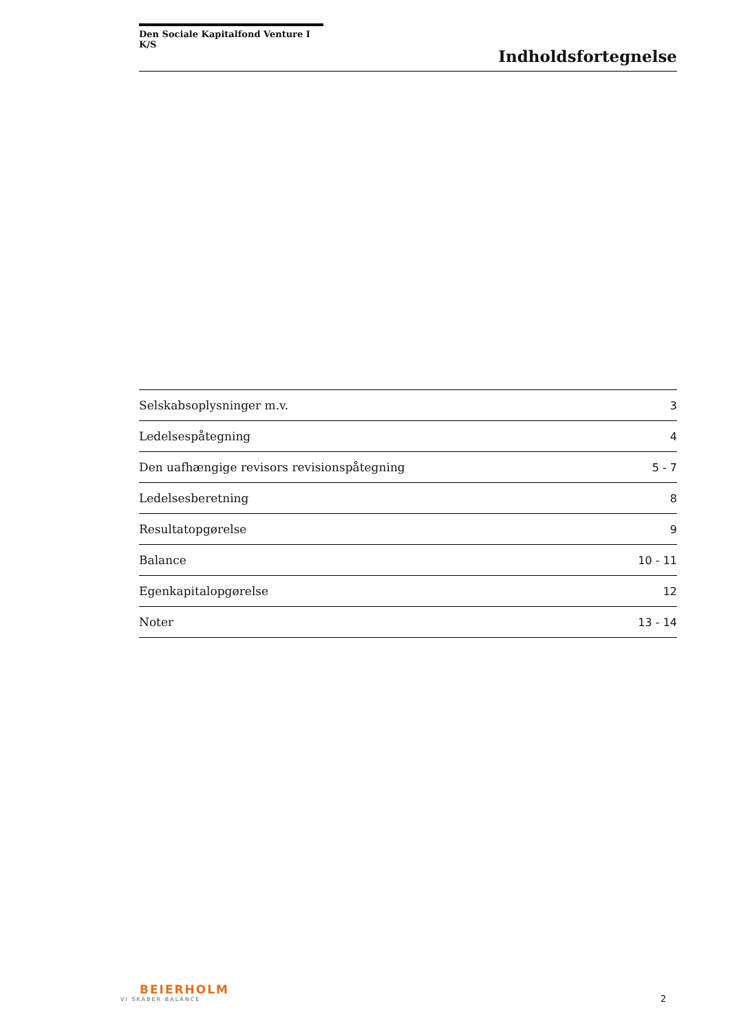Den Sociale Kapitalfond Venture I K/S
Indholdsfortegnelse
| Selskabsoplysninger m.v. | 3 |
| Ledelsespåtegning | 4 |
| Den uafhængige revisors revisionspåtegning | 5 - 7 |
| Ledelsesberetning | 8 |
| Resultatopgørelse | 9 |
| Balance | 10 - 11 |
| Egenkapitalopgørelse | 12 |
| Noter | 13 - 14 |
BEIERHOLM
VI SKABER BALANCE
2